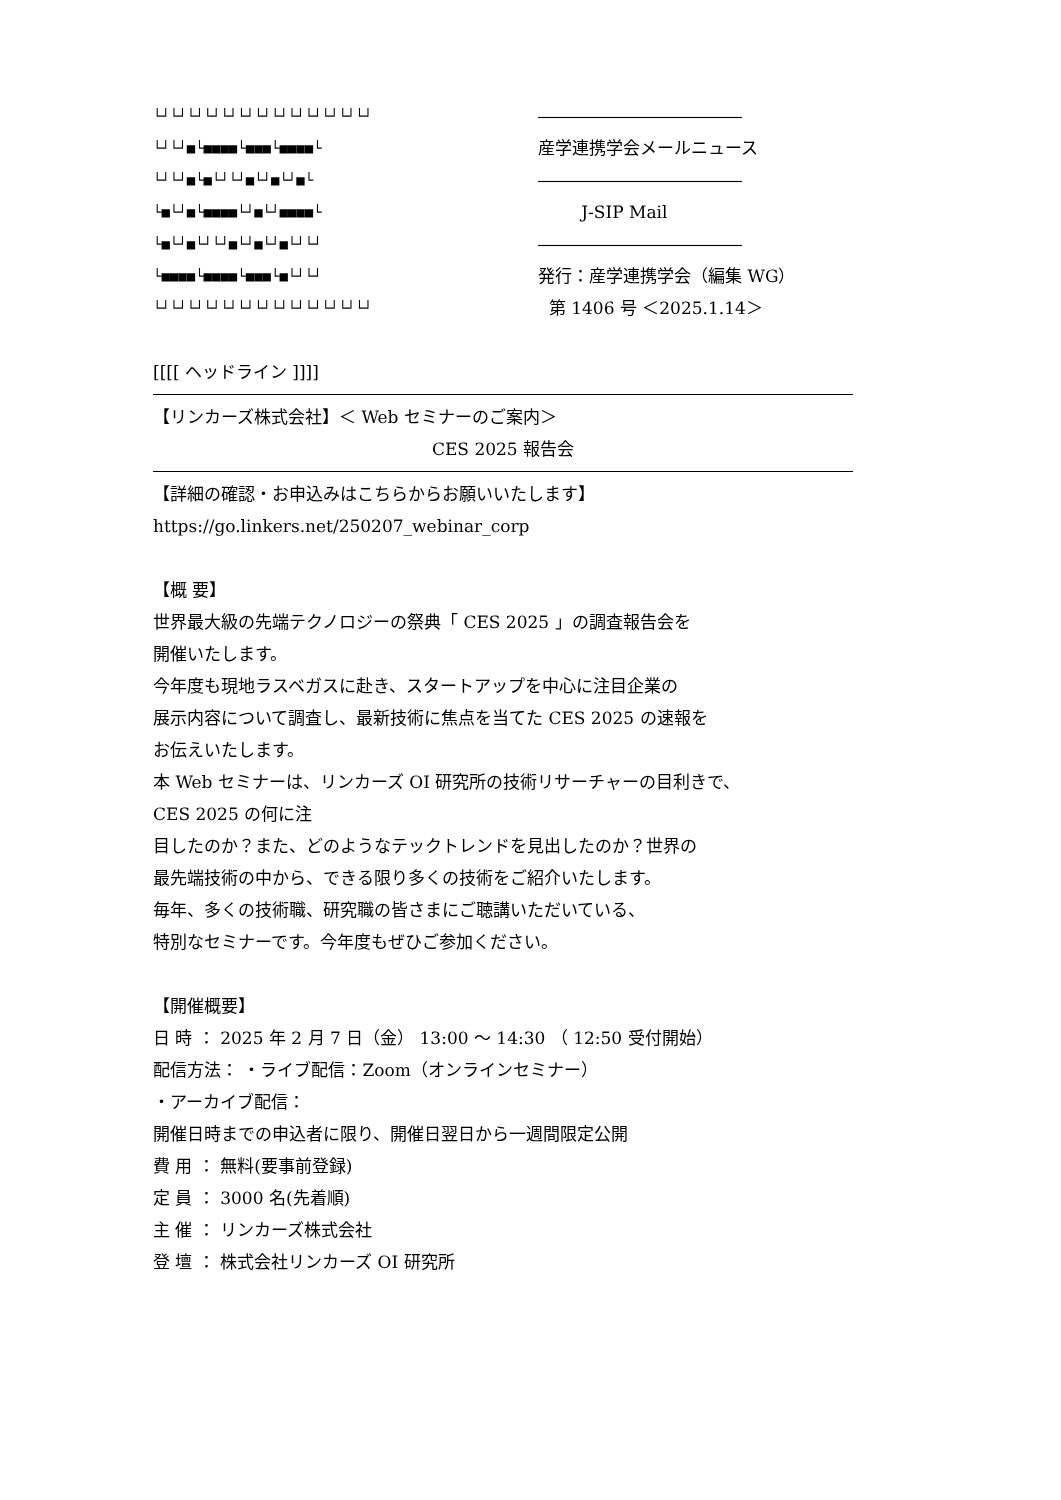└┘└┘└┘└┘└┘└┘└┘└┘└┘└┘└┘└┘└┘
――――――――――――
└┘└┘■└■■■■└■■■└■■■■└
産学連携学会メールニュース
└┘└┘■└■└┘└┘■└┘■└┘■└
――――――――――――
└■└┘■└■■■■└┘■└┘■■■■└
J-SIP Mail
└■└┘■└┘└┘■└┘■└┘■└┘└┘
――――――――――――
└■■■■└■■■■└■■■└■└┘└┘
発行：産学連携学会（編集 WG）
└┘└┘└┘└┘└┘└┘└┘└┘└┘└┘└┘└┘└┘
第 1406 号 ＜2025.1.14＞
[[[[ ヘッドライン ]]]]
【リンカーズ株式会社】＜ Web セミナーのご案内＞
CES 2025 報告会
【詳細の確認・お申込みはこちらからお願いいたします】
https://go.linkers.net/250207_webinar_corp
【概 要】
世界最大級の先端テクノロジーの祭典「 CES 2025 」の調査報告会を
開催いたします。
今年度も現地ラスベガスに赴き、スタートアップを中心に注目企業の
展示内容について調査し、最新技術に焦点を当てた CES 2025 の速報を
お伝えいたします。
本 Web セミナーは、リンカーズ OI 研究所の技術リサーチャーの目利きで、
CES 2025 の何に注
目したのか？また、どのようなテックトレンドを見出したのか？世界の
最先端技術の中から、できる限り多くの技術をご紹介いたします。
毎年、多くの技術職、研究職の皆さまにご聴講いただいている、
特別なセミナーです。今年度もぜひご参加ください。
【開催概要】
日 時 ： 2025 年 2 月 7 日（金） 13:00 ～ 14:30 （ 12:50 受付開始）
配信方法： ・ライブ配信：Zoom（オンラインセミナー）
・アーカイブ配信：
開催日時までの申込者に限り、開催日翌日から一週間限定公開
費 用 ： 無料(要事前登録)
定 員 ： 3000 名(先着順)
主 催 ： リンカーズ株式会社
登 壇 ： 株式会社リンカーズ OI 研究所